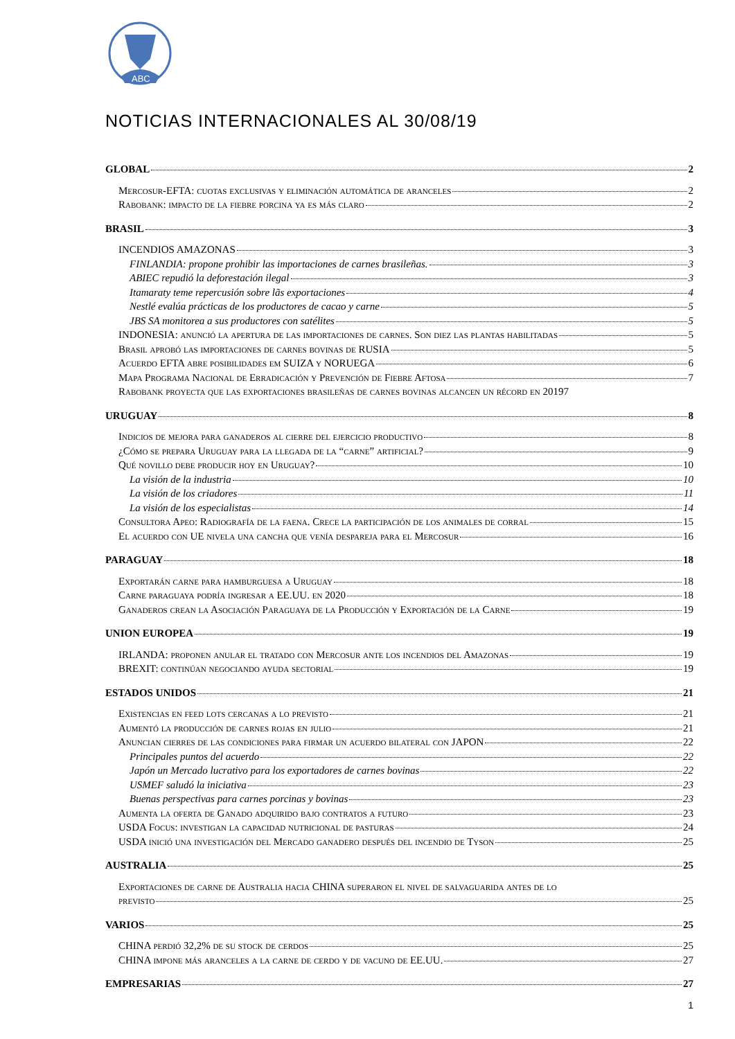ABC
NOTICIAS INTERNACIONALES AL 30/08/19
GLOBAL 2
Mercosur-EFTA: cuotas exclusivas y eliminación automática de aranceles 2
Rabobank: impacto de la fiebre porcina ya es más claro 2
BRASIL 3
INCENDIOS AMAZONAS 3
FINLANDIA: propone prohibir las importaciones de carnes brasileñas. 3
ABIEC repudió la deforestación ilegal 3
Itamaraty teme repercusión sobre lãs exportaciones 4
Nestlé evalúa prácticas de los productores de cacao y carne 5
JBS SA monitorea a sus productores con satélites 5
INDONESIA: anunció la apertura de las importaciones de carnes. Son diez las plantas habilitadas 5
Brasil aprobó las importaciones de carnes bovinas de RUSIA 5
Acuerdo EFTA abre posibilidades em SUIZA y NORUEGA 6
Mapa Programa Nacional de Erradicación y Prevención de Fiebre Aftosa 7
Rabobank proyecta que las exportaciones brasileñas de carnes bovinas alcancen un récord en 2019 7
URUGUAY 8
Indicios de mejora para ganaderos al cierre del ejercicio productivo 8
¿Cómo se prepara Uruguay para la llegada de la “carne” artificial? 9
Qué novillo debe producir hoy en Uruguay? 10
La visión de la industria 10
La visión de los criadores 11
La visión de los especialistas 14
Consultora Apeo: Radiografía de la faena. Crece la participación de los animales de corral 15
El acuerdo con UE nivela una cancha que venía despareja para el Mercosur 16
PARAGUAY 18
Exportarán carne para hamburguesa a Uruguay 18
Carne paraguaya podría ingresar a EE.UU. en 2020 18
Ganaderos crean la Asociación Paraguaya de la Producción y Exportación de la Carne 19
UNION EUROPEA 19
IRLANDA: proponen anular el tratado con Mercosur ante los incendios del Amazonas 19
BREXIT: continúan negociando ayuda sectorial 19
ESTADOS UNIDOS 21
Existencias en feed lots cercanas a lo previsto 21
Aumentó la producción de carnes rojas en julio 21
Anuncian cierres de las condiciones para firmar un acuerdo bilateral con JAPON 22
Principales puntos del acuerdo 22
Japón un Mercado lucrativo para los exportadores de carnes bovinas 22
USMEF saludó la iniciativa 23
Buenas perspectivas para carnes porcinas y bovinas 23
Aumenta la oferta de Ganado adquirido bajo contratos a futuro 23
USDA Focus: investigan la capacidad nutricional de pasturas 24
USDA inició una investigación del Mercado ganadero después del incendio de Tyson 25
AUSTRALIA 25
Exportaciones de carne de Australia hacia CHINA superaron el nivel de salvaguarida antes de lo
previsto 25
VARIOS 25
CHINA perdió 32,2% de su stock de cerdos 25
CHINA impone más aranceles a la carne de cerdo y de vacuno de EE.UU. 27
EMPRESARIAS 27
1